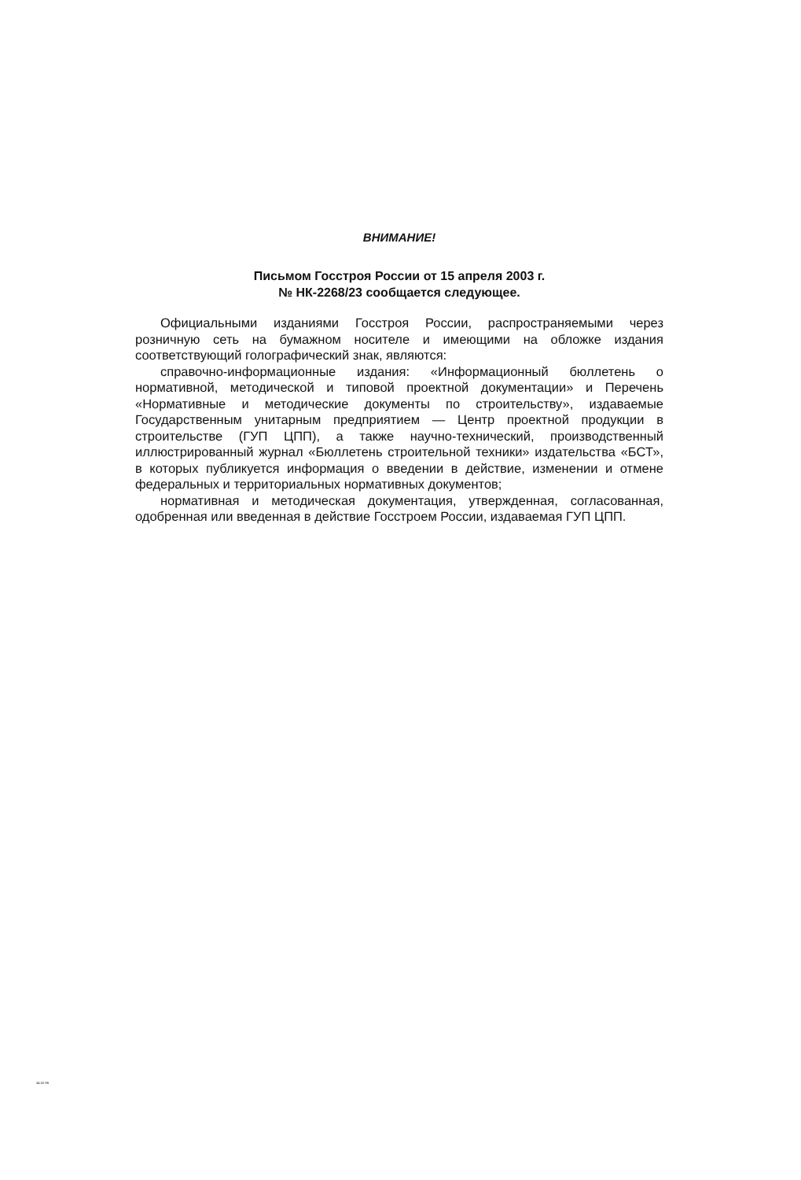ВНИМАНИЕ!
Письмом Госстроя России от 15 апреля 2003 г.
№ НК-2268/23 сообщается следующее.
Официальными изданиями Госстроя России, распространяемыми через розничную сеть на бумажном носителе и имеющими на обложке издания соответствующий голографический знак, являются:
справочно-информационные издания: «Информационный бюллетень о нормативной, методической и типовой проектной документации» и Перечень «Нормативные и методические документы по строительству», издаваемые Государственным унитарным предприятием — Центр проектной продукции в строительстве (ГУП ЦПП), а также научно-технический, производственный иллюстрированный журнал «Бюллетень строительной техники» издательства «БСТ», в которых публикуется информация о введении в действие, изменении и отмене федеральных и территориальных нормативных документов;
нормативная и методическая документация, утвержденная, согласованная, одобренная или введенная в действие Госстроем России, издаваемая ГУП ЦПП.
34-02-99